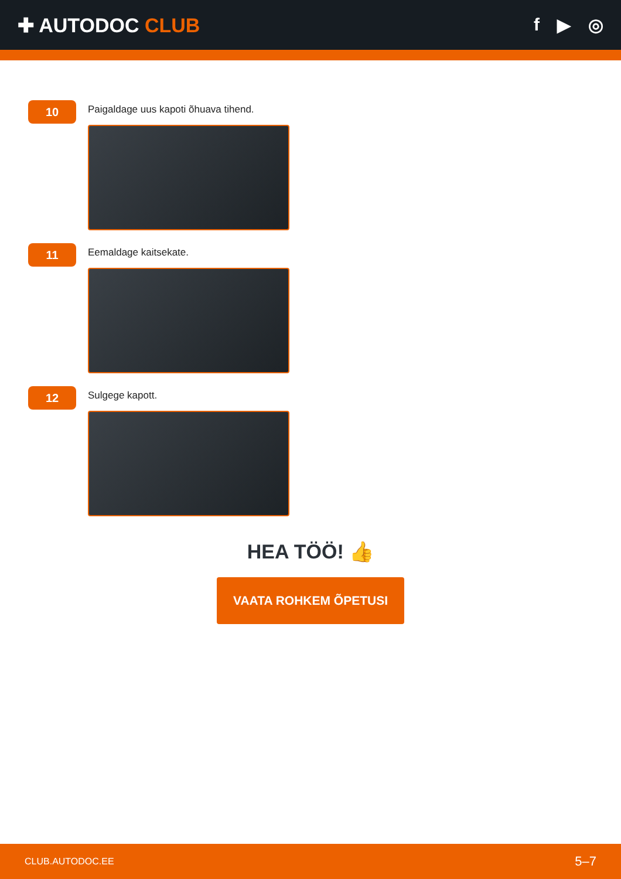✚ AUTODOC CLUB f ▶ ◎
10
Paigaldage uus kapoti õhuava tihend.
11
Eemaldage kaitsekate.
12
Sulgege kapott.
HEA TÖÖ! 👍
VAATA ROHKEM ÕPETUSI
CLUB.AUTODOC.EE 5–7